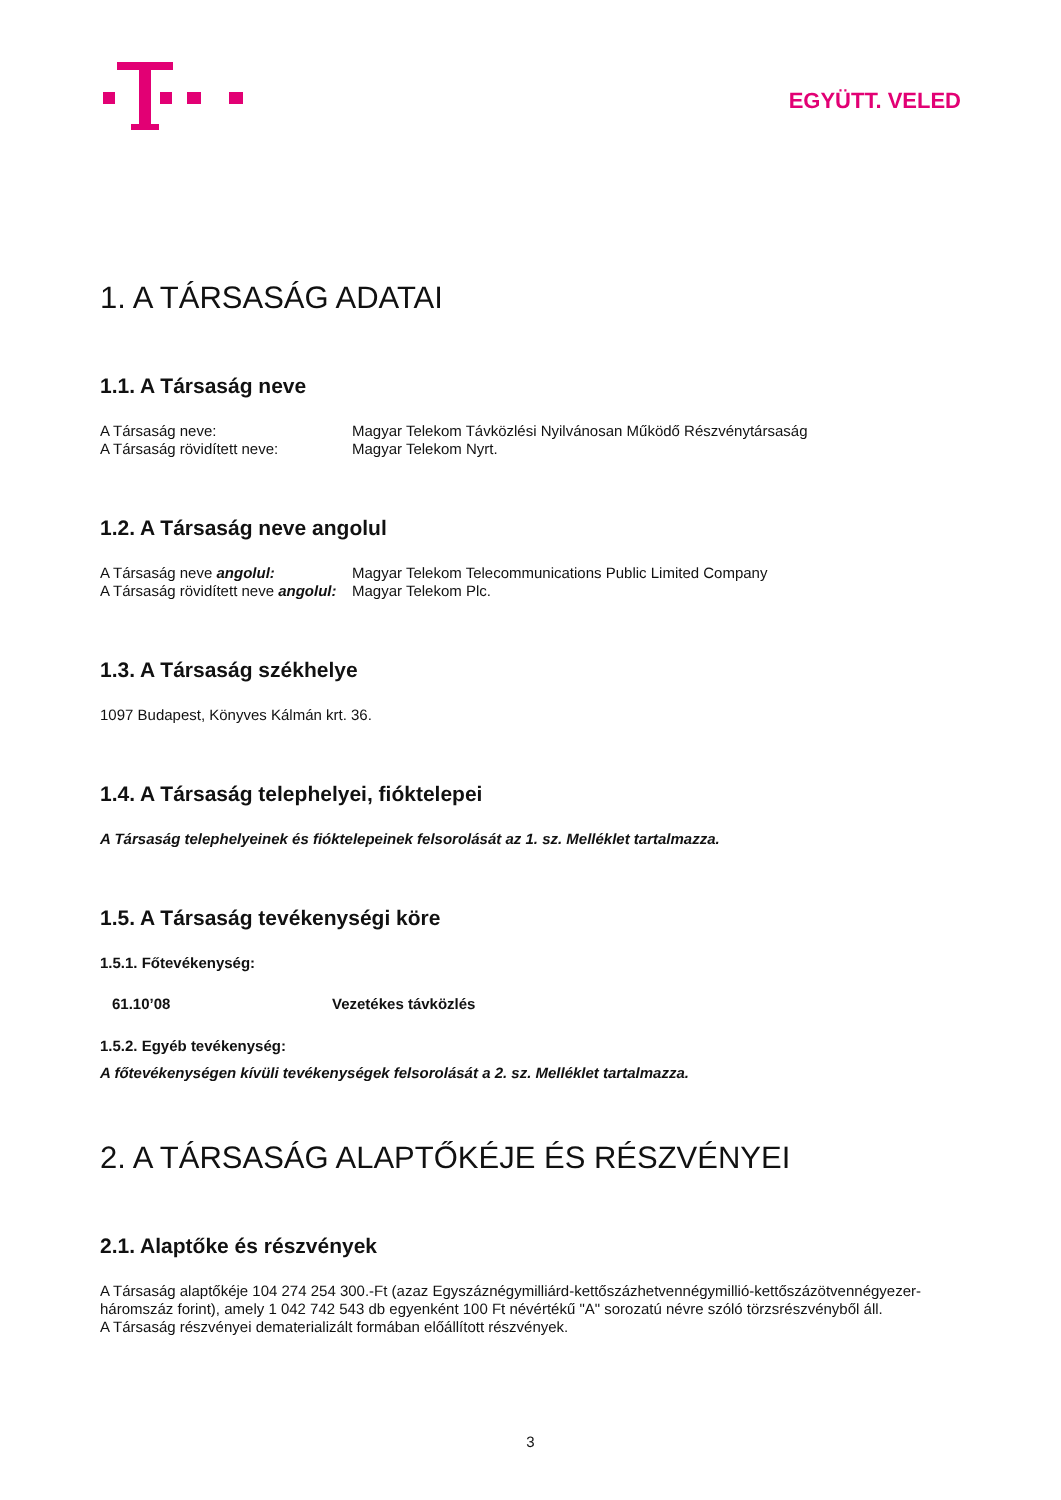EGYÜTT. VELED
1. A TÁRSASÁG ADATAI
1.1. A Társaság neve
A Társaság neve: Magyar Telekom Távközlési Nyilvánosan Működő Részvénytársaság
A Társaság rövidített neve: Magyar Telekom Nyrt.
1.2. A Társaság neve angolul
A Társaság neve angolul: Magyar Telekom Telecommunications Public Limited Company
A Társaság rövidített neve angolul: Magyar Telekom Plc.
1.3. A Társaság székhelye
1097 Budapest, Könyves Kálmán krt. 36.
1.4. A Társaság telephelyei, fióktelepei
A Társaság telephelyeinek és fióktelepeinek felsorolását az 1. sz. Melléklet tartalmazza.
1.5. A Társaság tevékenységi köre
1.5.1. Főtevékenység:
61.10’08 Vezetékes távközlés
1.5.2. Egyéb tevékenység:
A főtevékenységen kívüli tevékenységek felsorolását a 2. sz. Melléklet tartalmazza.
2. A TÁRSASÁG ALAPTŐKÉJE ÉS RÉSZVÉNYEI
2.1. Alaptőke és részvények
A Társaság alaptőkéje 104 274 254 300.-Ft (azaz Egyszáznégymilliárd-kettőszázhetvennégymillió-kettőszázötvennégyezer-háromszáz forint), amely 1 042 742 543 db egyenként 100 Ft névértékű "A" sorozatú névre szóló törzsrészvényből áll.
A Társaság részvényei dematerializált formában előállított részvények.
3